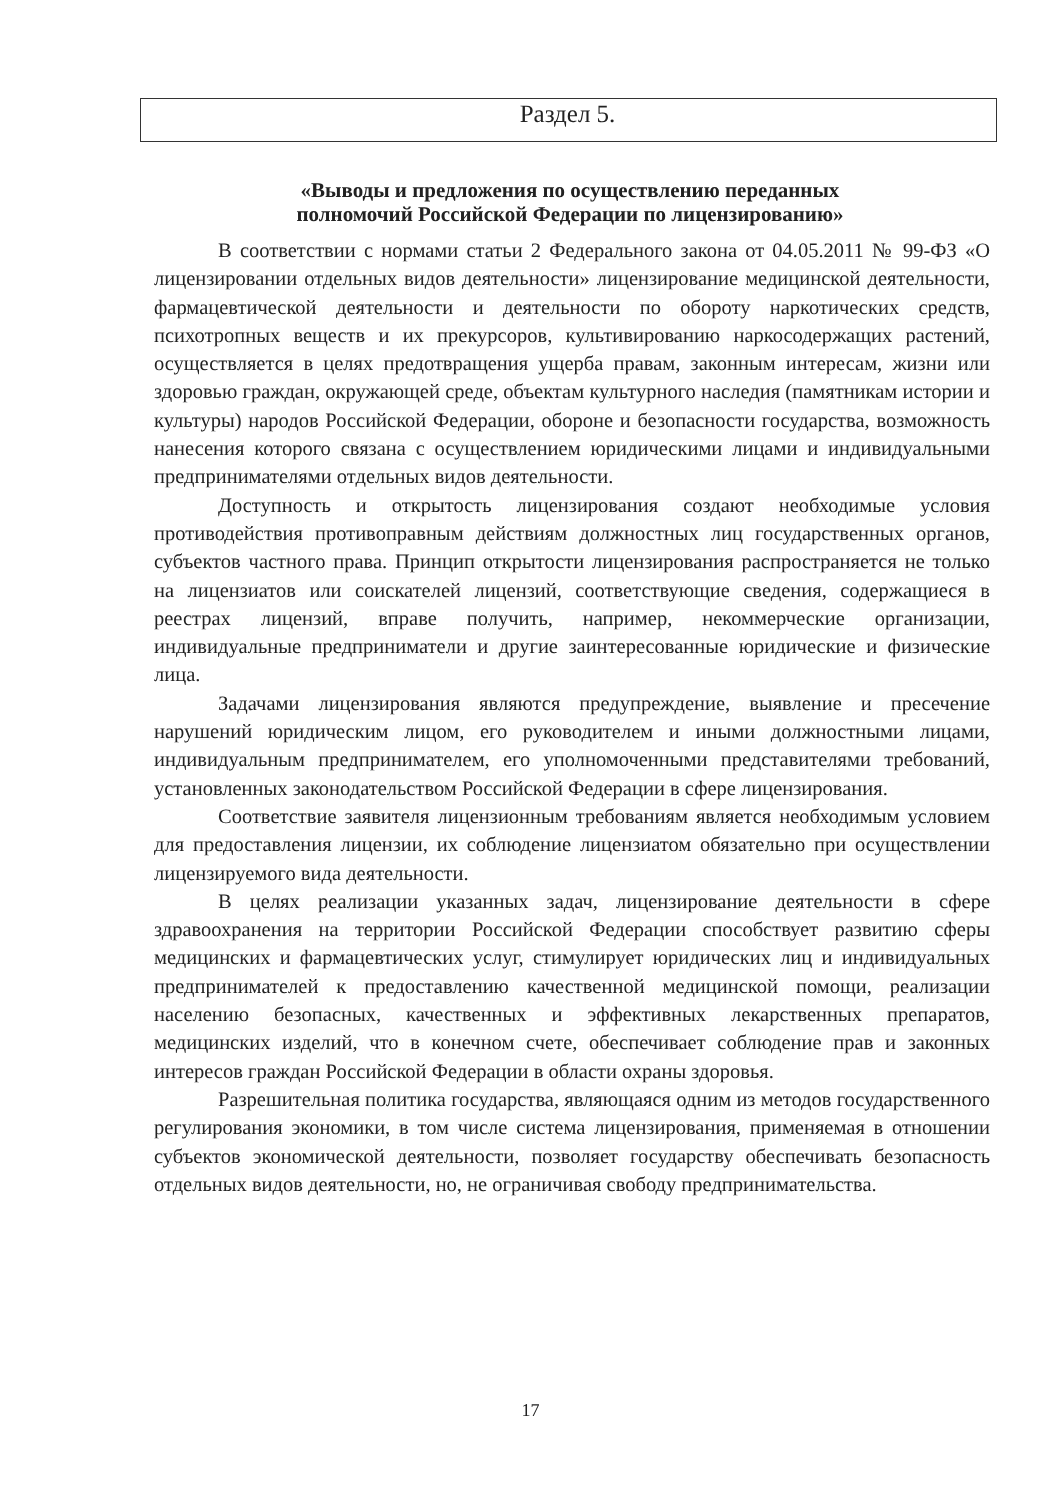Раздел 5.
«Выводы и предложения по осуществлению переданных
полномочий Российской Федерации по лицензированию»
В соответствии с нормами статьи 2 Федерального закона от 04.05.2011 № 99-ФЗ «О лицензировании отдельных видов деятельности» лицензирование медицинской деятельности, фармацевтической деятельности и деятельности по обороту наркотических средств, психотропных веществ и их прекурсоров, культивированию наркосодержащих растений, осуществляется в целях предотвращения ущерба правам, законным интересам, жизни или здоровью граждан, окружающей среде, объектам культурного наследия (памятникам истории и культуры) народов Российской Федерации, обороне и безопасности государства, возможность нанесения которого связана с осуществлением юридическими лицами и индивидуальными предпринимателями отдельных видов деятельности.
Доступность и открытость лицензирования создают необходимые условия противодействия противоправным действиям должностных лиц государственных органов, субъектов частного права. Принцип открытости лицензирования распространяется не только на лицензиатов или соискателей лицензий, соответствующие сведения, содержащиеся в реестрах лицензий, вправе получить, например, некоммерческие организации, индивидуальные предприниматели и другие заинтересованные юридические и физические лица.
Задачами лицензирования являются предупреждение, выявление и пресечение нарушений юридическим лицом, его руководителем и иными должностными лицами, индивидуальным предпринимателем, его уполномоченными представителями требований, установленных законодательством Российской Федерации в сфере лицензирования.
Соответствие заявителя лицензионным требованиям является необходимым условием для предоставления лицензии, их соблюдение лицензиатом обязательно при осуществлении лицензируемого вида деятельности.
В целях реализации указанных задач, лицензирование деятельности в сфере здравоохранения на территории Российской Федерации способствует развитию сферы медицинских и фармацевтических услуг, стимулирует юридических лиц и индивидуальных предпринимателей к предоставлению качественной медицинской помощи, реализации населению безопасных, качественных и эффективных лекарственных препаратов, медицинских изделий, что в конечном счете, обеспечивает соблюдение прав и законных интересов граждан Российской Федерации в области охраны здоровья.
Разрешительная политика государства, являющаяся одним из методов государственного регулирования экономики, в том числе система лицензирования, применяемая в отношении субъектов экономической деятельности, позволяет государству обеспечивать безопасность отдельных видов деятельности, но, не ограничивая свободу предпринимательства.
17